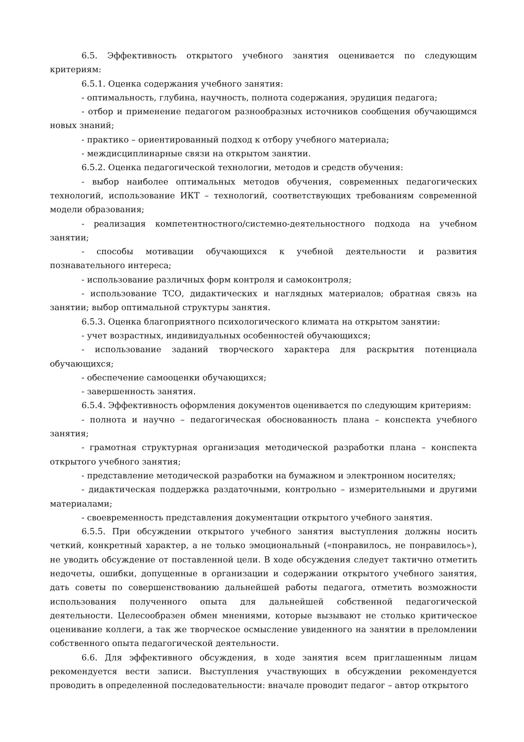6.5. Эффективность открытого учебного занятия оценивается по следующим критериям:
6.5.1. Оценка содержания учебного занятия:
- оптимальность, глубина, научность, полнота содержания, эрудиция педагога;
- отбор и применение педагогом разнообразных источников сообщения обучающимся новых знаний;
- практико – ориентированный подход к отбору учебного материала;
- междисциплинарные связи на открытом занятии.
6.5.2. Оценка педагогической технологии, методов и средств обучения:
- выбор наиболее оптимальных методов обучения, современных педагогических технологий, использование ИКТ – технологий, соответствующих требованиям современной модели образования;
- реализация компетентностного/системно-деятельностного подхода на учебном занятии;
- способы мотивации обучающихся к учебной деятельности и развития познавательного интереса;
- использование различных форм контроля и самоконтроля;
- использование ТСО, дидактических и наглядных материалов; обратная связь на занятии; выбор оптимальной структуры занятия.
6.5.3. Оценка благоприятного психологического климата на открытом занятии:
- учет возрастных, индивидуальных особенностей обучающихся;
- использование заданий творческого характера для раскрытия потенциала обучающихся;
- обеспечение самооценки обучающихся;
- завершенность занятия.
6.5.4. Эффективность оформления документов оценивается по следующим критериям:
- полнота и научно – педагогическая обоснованность плана – конспекта учебного занятия;
- грамотная структурная организация методической разработки плана – конспекта открытого учебного занятия;
- представление методической разработки на бумажном и электронном носителях;
- дидактическая поддержка раздаточными, контрольно – измерительными и другими материалами;
- своевременность представления документации открытого учебного занятия.
6.5.5. При обсуждении открытого учебного занятия выступления должны носить четкий, конкретный характер, а не только эмоциональный («понравилось, не понравилось»), не уводить обсуждение от поставленной цели. В ходе обсуждения следует тактично отметить недочеты, ошибки, допущенные в организации и содержании открытого учебного занятия, дать советы по совершенствованию дальнейшей работы педагога, отметить возможности использования полученного опыта для дальнейшей собственной педагогической деятельности. Целесообразен обмен мнениями, которые вызывают не столько критическое оценивание коллеги, а так же творческое осмысление увиденного на занятии в преломлении собственного опыта педагогической деятельности.
6.6. Для эффективного обсуждения, в ходе занятия всем приглашенным лицам рекомендуется вести записи. Выступления участвующих в обсуждении рекомендуется проводить в определенной последовательности: вначале проводит педагог – автор открытого